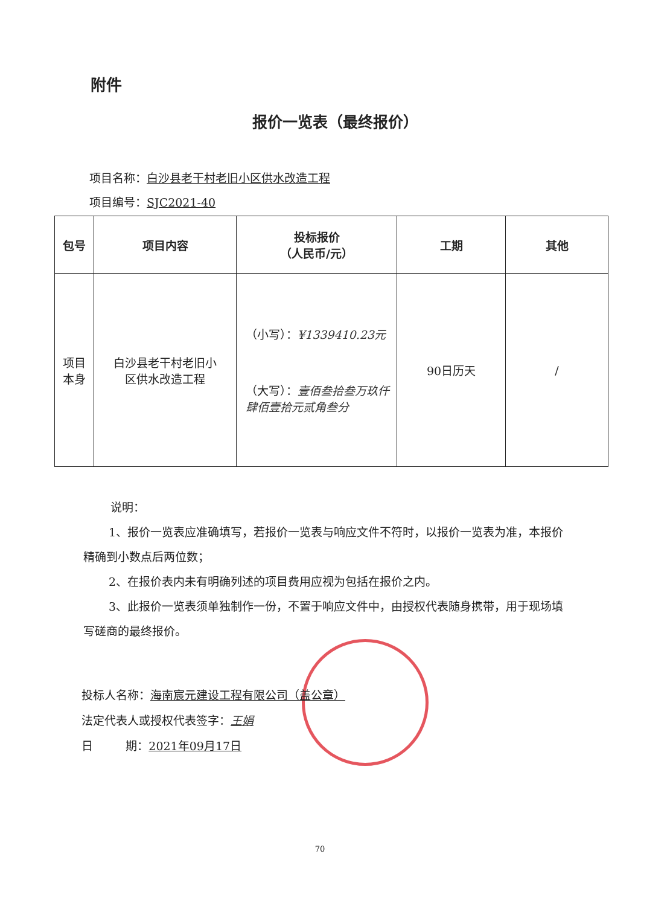附件
报价一览表（最终报价）
项目名称：白沙县老干村老旧小区供水改造工程
项目编号：SJC2021-40
| 包号 | 项目内容 | 投标报价 （人民币/元） | 工期 | 其他 |
| --- | --- | --- | --- | --- |
| 项目 本身 | 白沙县老干村老旧小 区供水改造工程 | （小写）： ¥1339410.23元 （大写）： 壹佰叁拾叁万玖仟肆佰壹拾元贰角叁分 | 90日历天 | / |
说明：
1、报价一览表应准确填写，若报价一览表与响应文件不符时，以报价一览表为准，本报价精确到小数点后两位数；
2、在报价表内未有明确列述的项目费用应视为包括在报价之内。
3、此报价一览表须单独制作一份，不置于响应文件中，由授权代表随身携带，用于现场填写磋商的最终报价。
投标人名称：海南宸元建设工程有限公司（盖公章）
法定代表人或授权代表签字：王娟
日 期：2021年09月17日
70